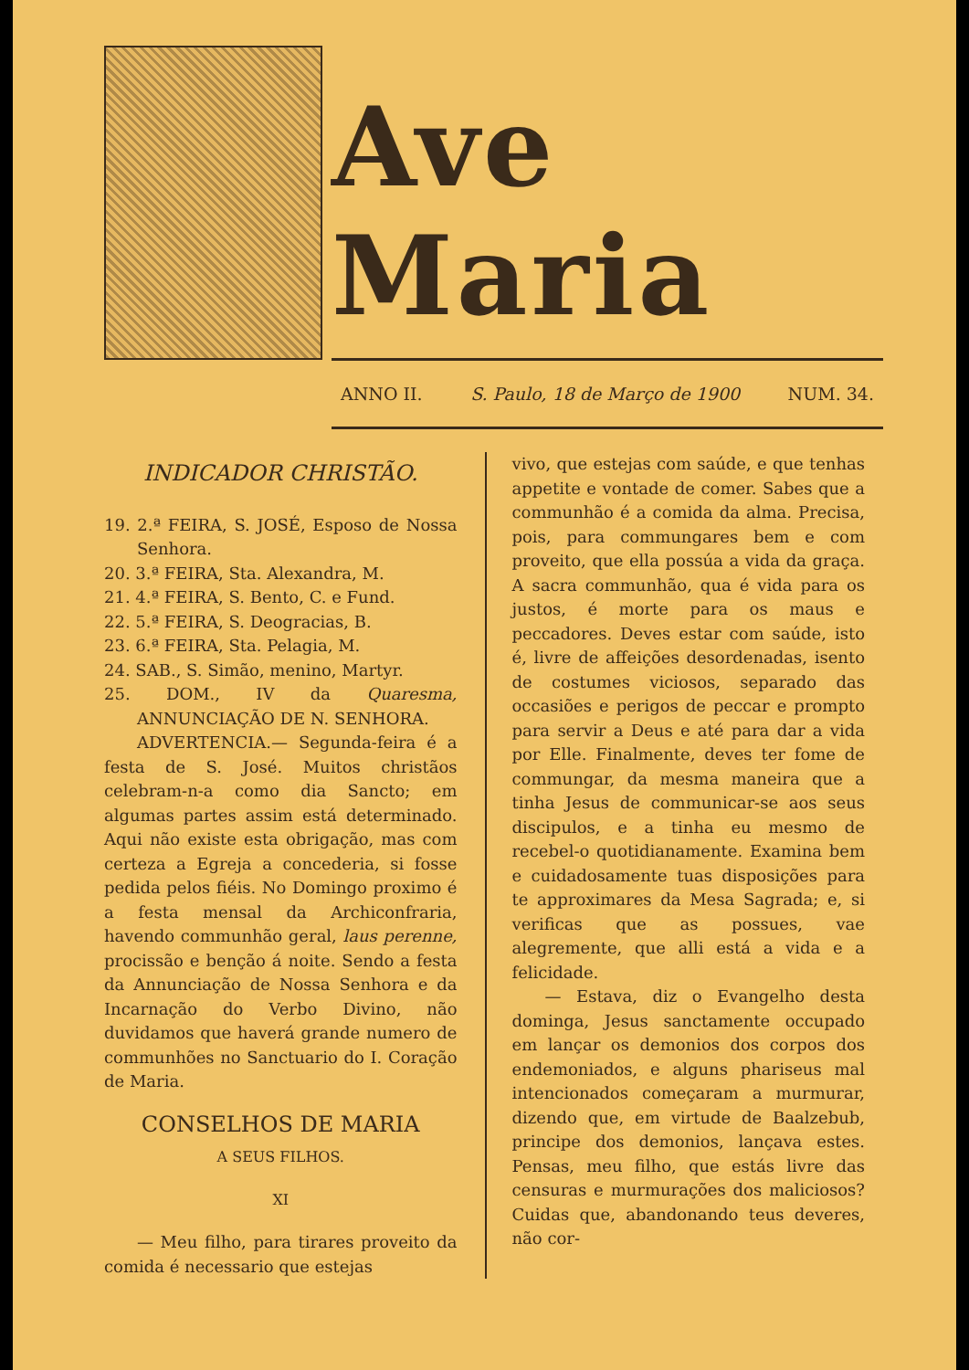Ave Maria
ANNO II. S. Paulo, 18 de Março de 1900 NUM. 34.
INDICADOR CHRISTÃO.
19. 2.ª FEIRA, S. JOSÉ, Esposo de Nossa Senhora.
20. 3.ª FEIRA, Sta. Alexandra, M.
21. 4.ª FEIRA, S. Bento, C. e Fund.
22. 5.ª FEIRA, S. Deogracias, B.
23. 6.ª FEIRA, Sta. Pelagia, M.
24. SAB., S. Simão, menino, Martyr.
25. DOM., IV da Quaresma, ANNUNCIAÇÃO DE N. SENHORA.
ADVERTENCIA.— Segunda-feira é a festa de S. José. Muitos christãos celebram-n-a como dia Sancto; em algumas partes assim está determinado. Aqui não existe esta obrigação, mas com certeza a Egreja a concederia, si fosse pedida pelos fiéis. No Domingo proximo é a festa mensal da Archiconfraria, havendo communhão geral, laus perenne, procissão e benção á noite. Sendo a festa da Annunciação de Nossa Senhora e da Incarnação do Verbo Divino, não duvidamos que haverá grande numero de communhões no Sanctuario do I. Coração de Maria.
CONSELHOS DE MARIA
A SEUS FILHOS.
XI
— Meu filho, para tirares proveito da comida é necessario que estejas
vivo, que estejas com saúde, e que tenhas appetite e vontade de comer. Sabes que a communhão é a comida da alma. Precisa, pois, para commungares bem e com proveito, que ella possúa a vida da graça. A sacra communhão, qua é vida para os justos, é morte para os maus e peccadores. Deves estar com saúde, isto é, livre de affeições desordenadas, isento de costumes viciosos, separado das occasiões e perigos de peccar e prompto para servir a Deus e até para dar a vida por Elle. Finalmente, deves ter fome de commungar, da mesma maneira que a tinha Jesus de communicar-se aos seus discipulos, e a tinha eu mesmo de recebel-o quotidianamente. Examina bem e cuidadosamente tuas disposições para te approximares da Mesa Sagrada; e, si verificas que as possues, vae alegremente, que alli está a vida e a felicidade.
— Estava, diz o Evangelho desta dominga, Jesus sanctamente occupado em lançar os demonios dos corpos dos endemoniados, e alguns phariseus mal intencionados começaram a murmurar, dizendo que, em virtude de Baalzebub, principe dos demonios, lançava estes. Pensas, meu filho, que estás livre das censuras e murmurações dos maliciosos? Cuidas que, abandonando teus deveres, não cor-